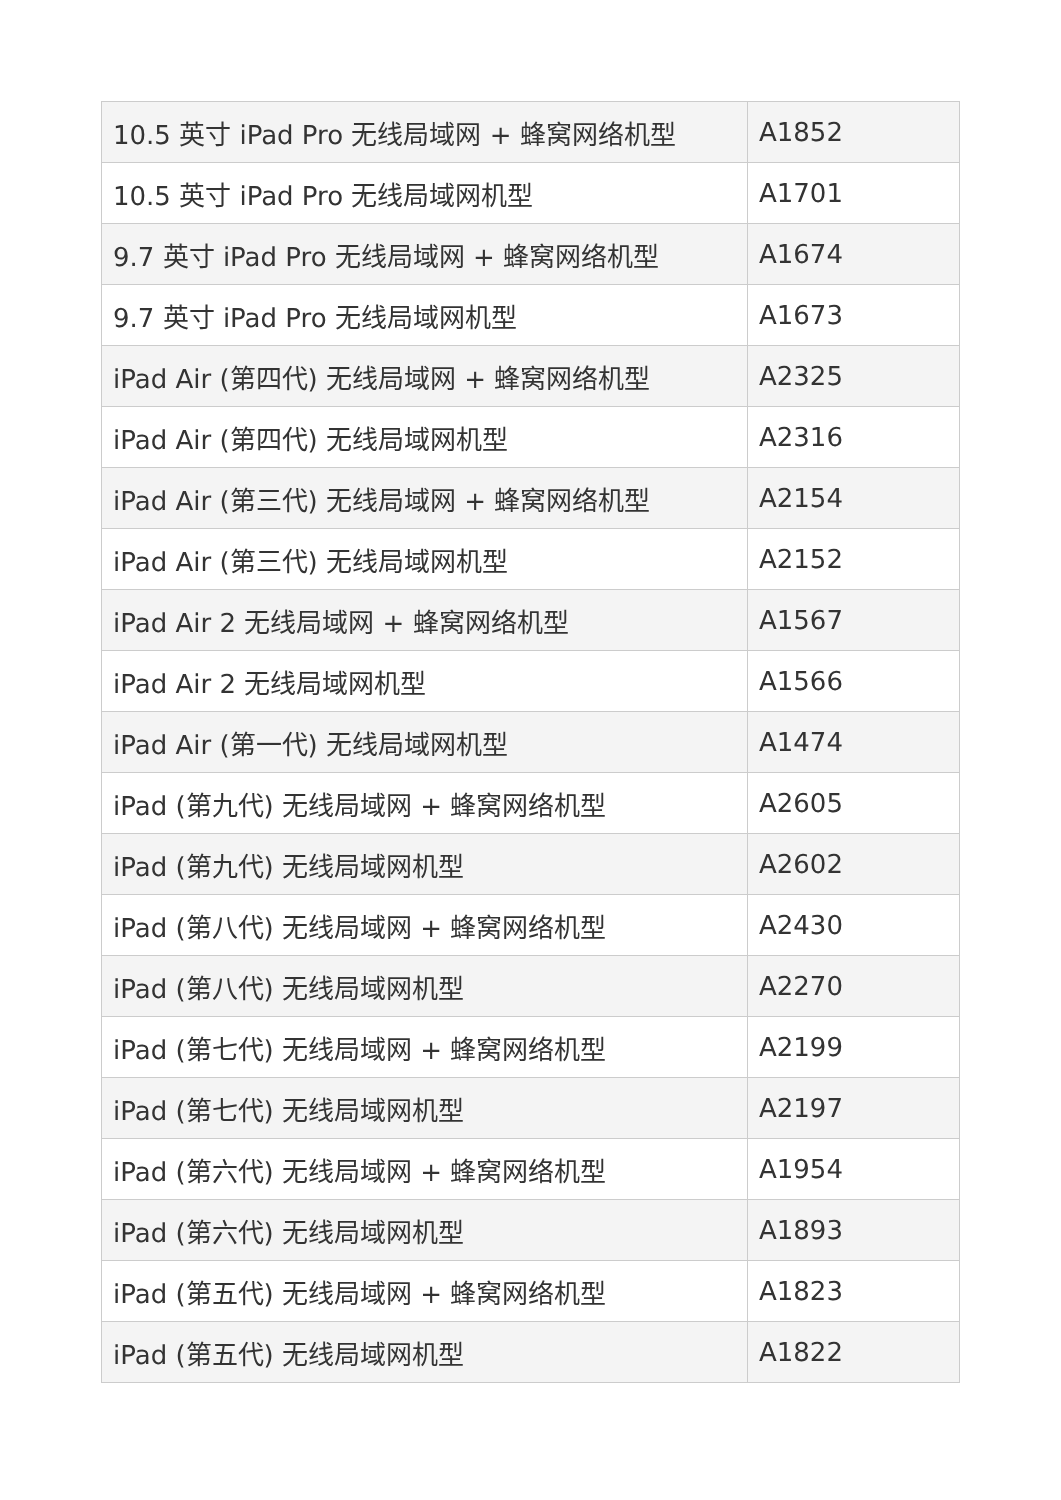| 10.5 英寸 iPad Pro 无线局域网 + 蜂窝网络机型 | A1852 |
| 10.5 英寸 iPad Pro 无线局域网机型 | A1701 |
| 9.7 英寸 iPad Pro 无线局域网 + 蜂窝网络机型 | A1674 |
| 9.7 英寸 iPad Pro 无线局域网机型 | A1673 |
| iPad Air (第四代) 无线局域网 + 蜂窝网络机型 | A2325 |
| iPad Air (第四代) 无线局域网机型 | A2316 |
| iPad Air (第三代) 无线局域网 + 蜂窝网络机型 | A2154 |
| iPad Air (第三代) 无线局域网机型 | A2152 |
| iPad Air 2 无线局域网 + 蜂窝网络机型 | A1567 |
| iPad Air 2 无线局域网机型 | A1566 |
| iPad Air (第一代) 无线局域网机型 | A1474 |
| iPad (第九代) 无线局域网 + 蜂窝网络机型 | A2605 |
| iPad (第九代) 无线局域网机型 | A2602 |
| iPad (第八代) 无线局域网 + 蜂窝网络机型 | A2430 |
| iPad (第八代) 无线局域网机型 | A2270 |
| iPad (第七代) 无线局域网 + 蜂窝网络机型 | A2199 |
| iPad (第七代) 无线局域网机型 | A2197 |
| iPad (第六代) 无线局域网 + 蜂窝网络机型 | A1954 |
| iPad (第六代) 无线局域网机型 | A1893 |
| iPad (第五代) 无线局域网 + 蜂窝网络机型 | A1823 |
| iPad (第五代) 无线局域网机型 | A1822 |